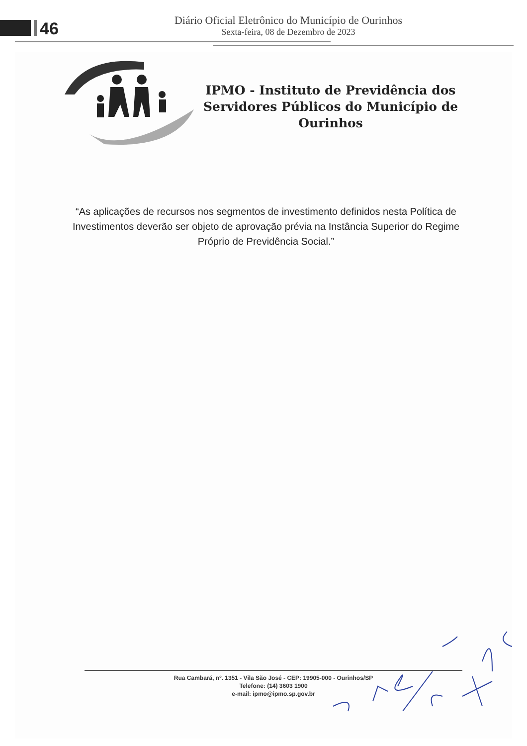46
Diário Oficial Eletrônico do Município de Ourinhos
Sexta-feira, 08 de Dezembro de 2023
IPMO - Instituto de Previdência dos Servidores Públicos do Município de Ourinhos
“As aplicações de recursos nos segmentos de investimento definidos nesta Política de Investimentos deverão ser objeto de aprovação prévia na Instância Superior do Regime Próprio de Previdência Social.”
Rua Cambará, nº. 1351 - Vila São José - CEP: 19905-000 - Ourinhos/SP
Telefone: (14) 3603 1900
e-mail: ipmo@ipmo.sp.gov.br